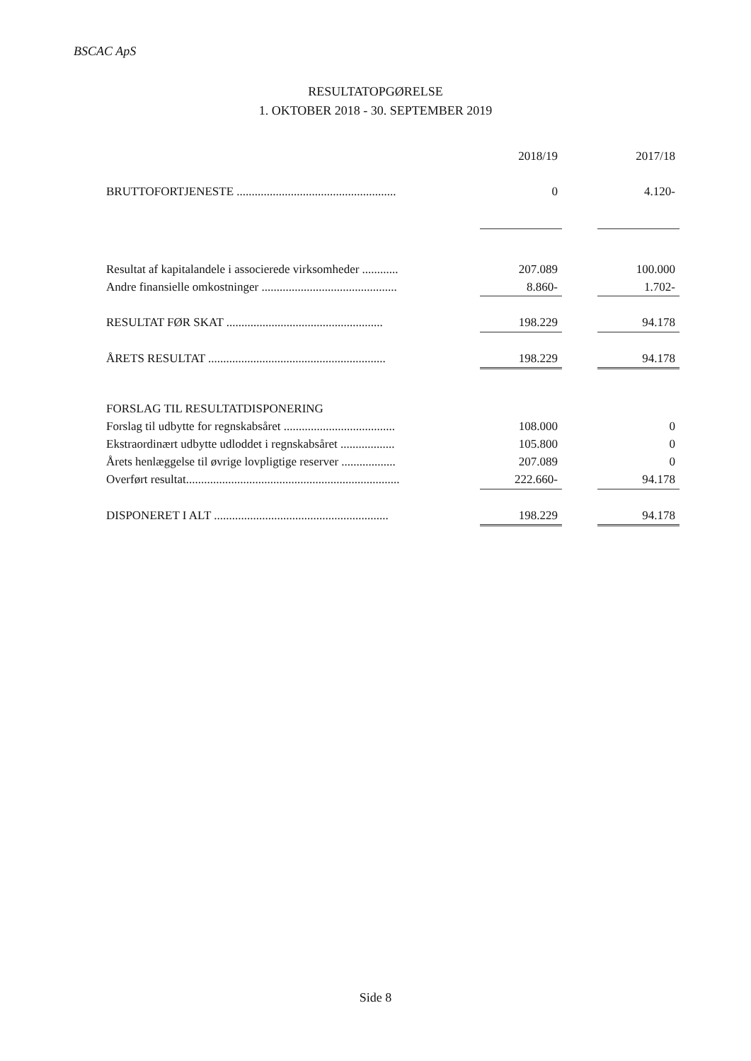BSCAC ApS
RESULTATOPGØRELSE
1. OKTOBER 2018 - 30. SEPTEMBER 2019
| | | 2018/19 | | 2017/18 |
| BRUTTOFORTJENESTE ..................................................... | | 0 | | 4.120- |
| Resultat af kapitalandele i associerede virksomheder ............ | | 207.089 | | 100.000 |
| Andre finansielle omkostninger ............................................. | | 8.860- | | 1.702- |
| RESULTAT FØR SKAT .................................................... | | 198.229 | | 94.178 |
| ÅRETS RESULTAT ........................................................... | | 198.229 | | 94.178 |
| FORSLAG TIL RESULTATDISPONERING | | | | |
| Forslag til udbytte for regnskabsåret ..................................... | | 108.000 | | 0 |
| Ekstraordinært udbytte udloddet i regnskabsåret .................. | | 105.800 | | 0 |
| Årets henlæggelse til øvrige lovpligtige reserver .................. | | 207.089 | | 0 |
| Overført resultat....................................................................... | | 222.660- | | 94.178 |
| DISPONERET I ALT .......................................................... | | 198.229 | | 94.178 |
Side 8